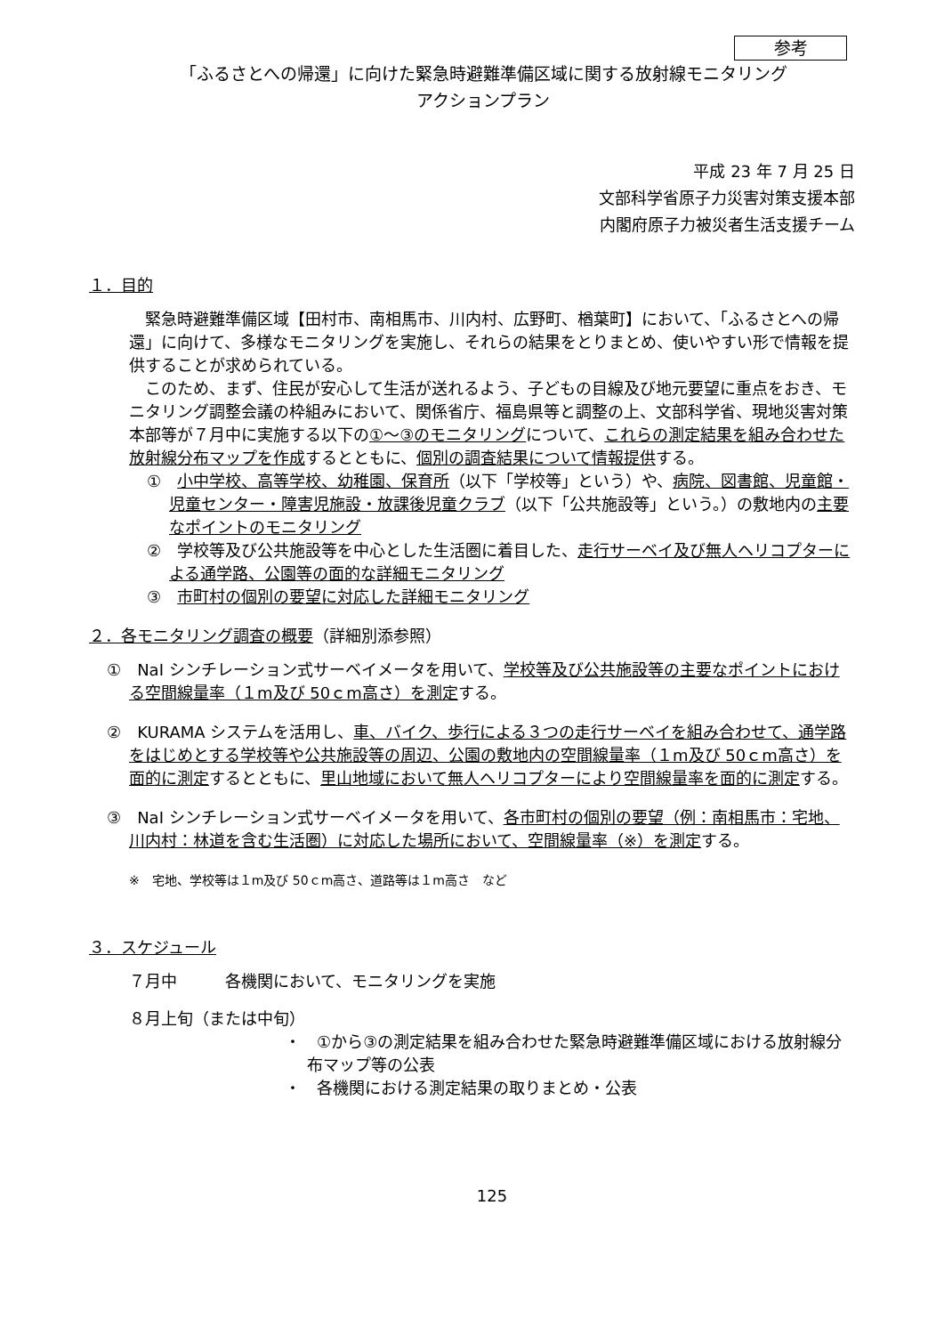参考
「ふるさとへの帰還」に向けた緊急時避難準備区域に関する放射線モニタリング
アクションプラン
平成 23 年 7 月 25 日
文部科学省原子力災害対策支援本部
内閣府原子力被災者生活支援チーム
１．目的
緊急時避難準備区域【田村市、南相馬市、川内村、広野町、楢葉町】において、「ふるさとへの帰還」に向けて、多様なモニタリングを実施し、それらの結果をとりまとめ、使いやすい形で情報を提供することが求められている。
このため、まず、住民が安心して生活が送れるよう、子どもの目線及び地元要望に重点をおき、モニタリング調整会議の枠組みにおいて、関係省庁、福島県等と調整の上、文部科学省、現地災害対策本部等が７月中に実施する以下の①～③のモニタリングについて、これらの測定結果を組み合わせた放射線分布マップを作成するとともに、個別の調査結果について情報提供する。
①　小中学校、高等学校、幼稚園、保育所（以下「学校等」という）や、病院、図書館、児童館・児童センター・障害児施設・放課後児童クラブ（以下「公共施設等」という。）の敷地内の主要なポイントのモニタリング
②　学校等及び公共施設等を中心とした生活圏に着目した、走行サーベイ及び無人ヘリコプターによる通学路、公園等の面的な詳細モニタリング
③　市町村の個別の要望に対応した詳細モニタリング
２．各モニタリング調査の概要（詳細別添参照）
①　NaI シンチレーション式サーベイメータを用いて、学校等及び公共施設等の主要なポイントにおける空間線量率（１m及び 50ｃm高さ）を測定する。
②　KURAMA システムを活用し、車、バイク、歩行による３つの走行サーベイを組み合わせて、通学路をはじめとする学校等や公共施設等の周辺、公園の敷地内の空間線量率（１m及び 50ｃm高さ）を面的に測定するとともに、里山地域において無人ヘリコプターにより空間線量率を面的に測定する。
③　NaI シンチレーション式サーベイメータを用いて、各市町村の個別の要望（例：南相馬市：宅地、川内村：林道を含む生活圏）に対応した場所において、空間線量率（※）を測定する。
※　宅地、学校等は１m及び 50ｃm高さ、道路等は１m高さ　など
３．スケジュール
７月中　　　各機関において、モニタリングを実施
８月上旬（または中旬）
・　①から③の測定結果を組み合わせた緊急時避難準備区域における放射線分布マップ等の公表
・　各機関における測定結果の取りまとめ・公表
125